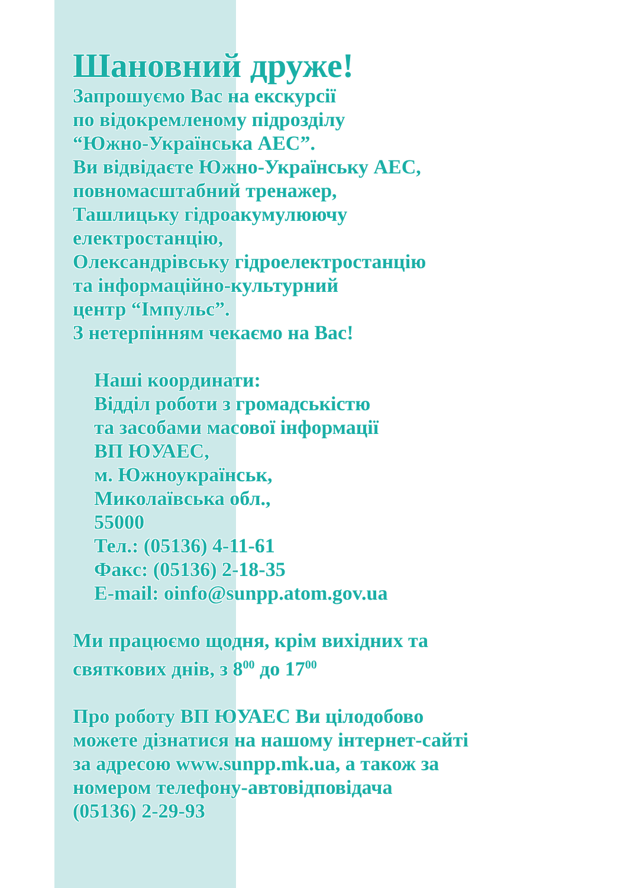Шановний друже!
Запрошуємо Вас на екскурсії
по відокремленому підрозділу
“Южно-Українська АЕС”.
Ви відвідаєте Южно-Українську АЕС,
повномасштабний тренажер,
Ташлицьку гідроакумулюючу
електростанцію,
Олександрівську гідроелектростанцію
та інформаційно-культурний
центр “Імпульс”.
З нетерпінням чекаємо на Вас!
Наші координати:
Відділ роботи з громадськістю
та засобами масової інформації
ВП ЮУАЕС,
м. Южноукраїнськ,
Миколаївська обл.,
55000
Тел.: (05136) 4-11-61
Факс: (05136) 2-18-35
E-mail: oinfo@sunpp.atom.gov.ua
Ми працюємо щодня, крім вихідних та
святкових днів, з 8<sup>00</sup> до 17<sup>00</sup>
Про роботу ВП ЮУАЕС Ви цілодобово
можете дізнатися на нашому інтернет-сайті
за адресою www.sunpp.mk.ua, а також за
номером телефону-автовідповідача
(05136) 2-29-93